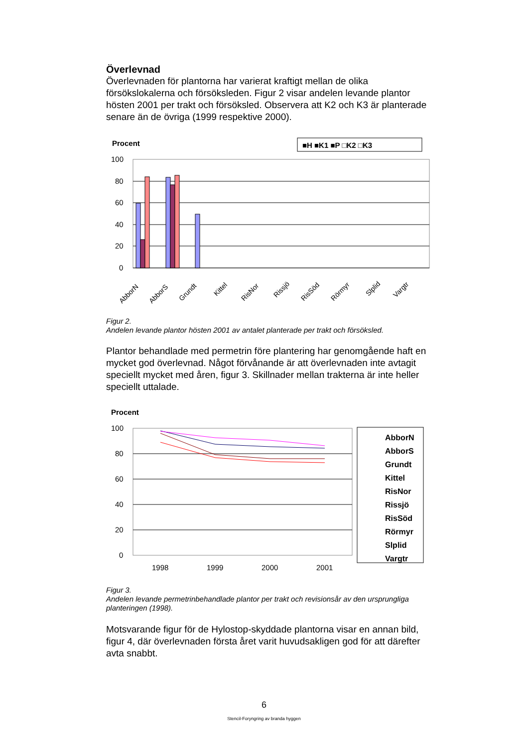Överlevnad
Överlevnaden för plantorna har varierat kraftigt mellan de olika försökslokalerna och försöksleden. Figur 2 visar andelen levande plantor hösten 2001 per trakt och försöksled. Observera att K2 och K3 är planterade senare än de övriga (1999 respektive 2000).
Procent
■H ■K1 ■P □K2 □K3
100
80
60
40
20
0
AbborN
AbborS
Grundt
Kittel
RisNor
Rissjö
RisSöd
Rörmyr
Slplid
Vargtr
Figur 2.
Andelen levande plantor hösten 2001 av antalet planterade per trakt och försöksled.
Plantor behandlade med permetrin före plantering har genomgående haft en mycket god överlevnad. Något förvånande är att överlevnaden inte avtagit speciellt mycket med åren, figur 3. Skillnader mellan trakterna är inte heller speciellt uttalade.
Procent
100
80
60
40
20
0
1998
1999
2000
2001
AbborN
AbborS
Grundt
Kittel
RisNor
Rissjö
RisSöd
Rörmyr
Slplid
Vargtr
Figur 3.
Andelen levande permetrinbehandlade plantor per trakt och revisionsår av den ursprungliga planteringen (1998).
Motsvarande figur för de Hylostop-skyddade plantorna visar en annan bild, figur 4, där överlevnaden första året varit huvudsakligen god för att därefter avta snabbt.
6
Stencil-Foryngring av branda hyggen